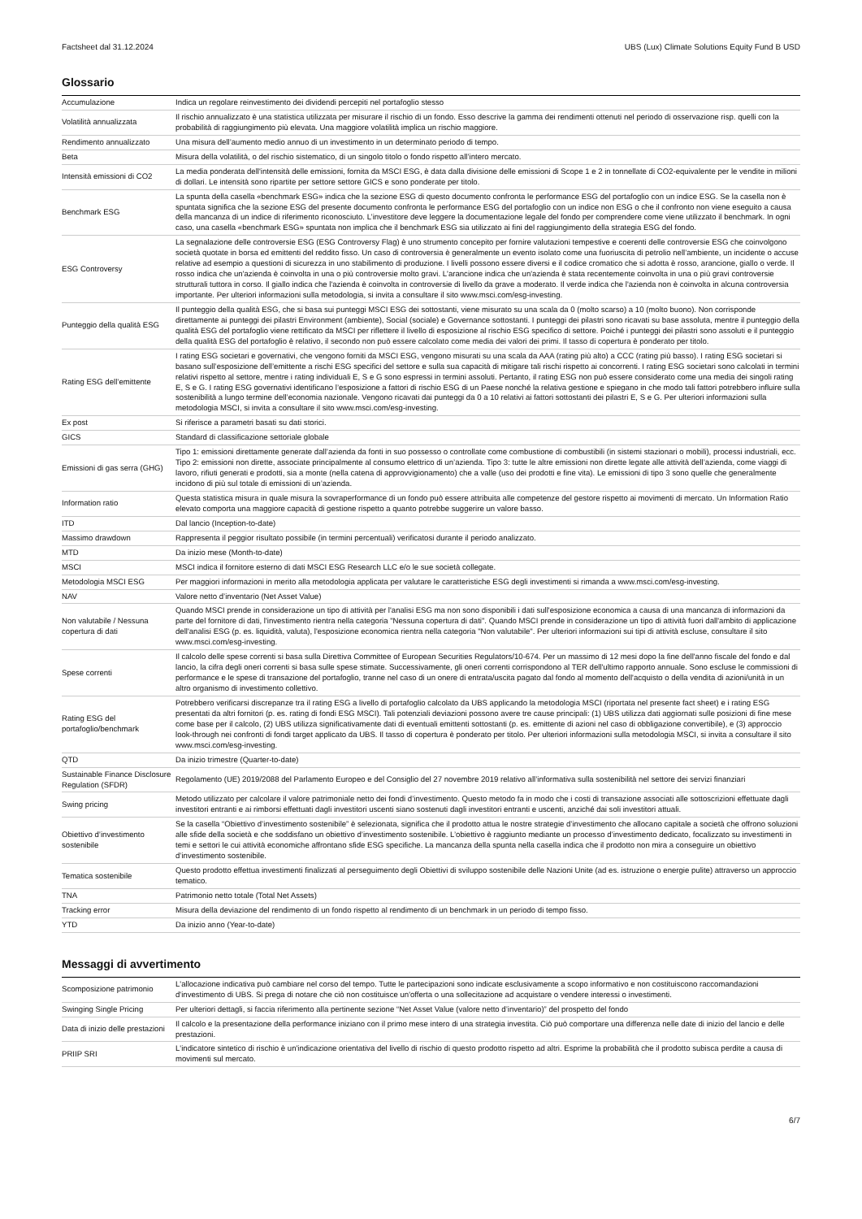Factsheet dal 31.12.2024 UBS (Lux) Climate Solutions Equity Fund B USD
Glossario
| Accumulazione | Indica un regolare reinvestimento dei dividendi percepiti nel portafoglio stesso |
| Volatilità annualizzata | Il rischio annualizzato è una statistica utilizzata per misurare il rischio di un fondo. Esso descrive la gamma dei rendimenti ottenuti nel periodo di osservazione risp. quelli con la probabilità di raggiungimento più elevata. Una maggiore volatilità implica un rischio maggiore. |
| Rendimento annualizzato | Una misura dell’aumento medio annuo di un investimento in un determinato periodo di tempo. |
| Beta | Misura della volatilità, o del rischio sistematico, di un singolo titolo o fondo rispetto all’intero mercato. |
| Intensità emissioni di CO2 | La media ponderata dell'intensità delle emissioni, fornita da MSCI ESG, è data dalla divisione delle emissioni di Scope 1 e 2 in tonnellate di CO2-equivalente per le vendite in milioni di dollari. Le intensità sono ripartite per settore settore GICS e sono ponderate per titolo. |
| Benchmark ESG | La spunta della casella «benchmark ESG» indica che la sezione ESG di questo documento confronta le performance ESG del portafoglio con un indice ESG. Se la casella non è spuntata significa che la sezione ESG del presente documento confronta le performance ESG del portafoglio con un indice non ESG o che il confronto non viene eseguito a causa della mancanza di un indice di riferimento riconosciuto. L’investitore deve leggere la documentazione legale del fondo per comprendere come viene utilizzato il benchmark. In ogni caso, una casella «benchmark ESG» spuntata non implica che il benchmark ESG sia utilizzato ai fini del raggiungimento della strategia ESG del fondo. |
| ESG Controversy | La segnalazione delle controversie ESG (ESG Controversy Flag) è uno strumento concepito per fornire valutazioni tempestive e coerenti delle controversie ESG che coinvolgono società quotate in borsa ed emittenti del reddito fisso. Un caso di controversia è generalmente un evento isolato come una fuoriuscita di petrolio nell’ambiente, un incidente o accuse relative ad esempio a questioni di sicurezza in uno stabilimento di produzione. I livelli possono essere diversi e il codice cromatico che si adotta è rosso, arancione, giallo o verde. Il rosso indica che un'azienda è coinvolta in una o più controversie molto gravi. L'arancione indica che un'azienda è stata recentemente coinvolta in una o più gravi controversie strutturali tuttora in corso. Il giallo indica che l'azienda è coinvolta in controversie di livello da grave a moderato. Il verde indica che l'azienda non è coinvolta in alcuna controversia importante. Per ulteriori informazioni sulla metodologia, si invita a consultare il sito www.msci.com/esg-investing. |
| Punteggio della qualità ESG | Il punteggio della qualità ESG, che si basa sui punteggi MSCI ESG dei sottostanti, viene misurato su una scala da 0 (molto scarso) a 10 (molto buono). Non corrisponde direttamente ai punteggi dei pilastri Environment (ambiente), Social (sociale) e Governance sottostanti. I punteggi dei pilastri sono ricavati su base assoluta, mentre il punteggio della qualità ESG del portafoglio viene rettificato da MSCI per riflettere il livello di esposizione al rischio ESG specifico di settore. Poiché i punteggi dei pilastri sono assoluti e il punteggio della qualità ESG del portafoglio è relativo, il secondo non può essere calcolato come media dei valori dei primi. Il tasso di copertura è ponderato per titolo. |
| Rating ESG dell’emittente | I rating ESG societari e governativi, che vengono forniti da MSCI ESG, vengono misurati su una scala da AAA (rating più alto) a CCC (rating più basso). I rating ESG societari si basano sull’esposizione dell’emittente a rischi ESG specifici del settore e sulla sua capacità di mitigare tali rischi rispetto ai concorrenti. I rating ESG societari sono calcolati in termini relativi rispetto al settore, mentre i rating individuali E, S e G sono espressi in termini assoluti. Pertanto, il rating ESG non può essere considerato come una media dei singoli rating E, S e G. I rating ESG governativi identificano l’esposizione a fattori di rischio ESG di un Paese nonché la relativa gestione e spiegano in che modo tali fattori potrebbero influire sulla sostenibilità a lungo termine dell’economia nazionale. Vengono ricavati dai punteggi da 0 a 10 relativi ai fattori sottostanti dei pilastri E, S e G. Per ulteriori informazioni sulla metodologia MSCI, si invita a consultare il sito www.msci.com/esg-investing. |
| Ex post | Si riferisce a parametri basati su dati storici. |
| GICS | Standard di classificazione settoriale globale |
| Emissioni di gas serra (GHG) | Tipo 1: emissioni direttamente generate dall’azienda da fonti in suo possesso o controllate come combustione di combustibili (in sistemi stazionari o mobili), processi industriali, ecc. Tipo 2: emissioni non dirette, associate principalmente al consumo elettrico di un’azienda. Tipo 3: tutte le altre emissioni non dirette legate alle attività dell’azienda, come viaggi di lavoro, rifiuti generati e prodotti, sia a monte (nella catena di approvvigionamento) che a valle (uso dei prodotti e fine vita). Le emissioni di tipo 3 sono quelle che generalmente incidono di più sul totale di emissioni di un’azienda. |
| Information ratio | Questa statistica misura in quale misura la sovraperformance di un fondo può essere attribuita alle competenze del gestore rispetto ai movimenti di mercato. Un Information Ratio elevato comporta una maggiore capacità di gestione rispetto a quanto potrebbe suggerire un valore basso. |
| ITD | Dal lancio (Inception-to-date) |
| Massimo drawdown | Rappresenta il peggior risultato possibile (in termini percentuali) verificatosi durante il periodo analizzato. |
| MTD | Da inizio mese (Month-to-date) |
| MSCI | MSCI indica il fornitore esterno di dati MSCI ESG Research LLC e/o le sue società collegate. |
| Metodologia MSCI ESG | Per maggiori informazioni in merito alla metodologia applicata per valutare le caratteristiche ESG degli investimenti si rimanda a www.msci.com/esg-investing. |
| NAV | Valore netto d’inventario (Net Asset Value) |
| Non valutabile / Nessuna copertura di dati | Quando MSCI prende in considerazione un tipo di attività per l'analisi ESG ma non sono disponibili i dati sull'esposizione economica a causa di una mancanza di informazioni da parte del fornitore di dati, l'investimento rientra nella categoria "Nessuna copertura di dati". Quando MSCI prende in considerazione un tipo di attività fuori dall'ambito di applicazione dell'analisi ESG (p. es. liquidità, valuta), l'esposizione economica rientra nella categoria "Non valutabile". Per ulteriori informazioni sui tipi di attività escluse, consultare il sito www.msci.com/esg-investing. |
| Spese correnti | Il calcolo delle spese correnti si basa sulla Direttiva Committee of European Securities Regulators/10-674. Per un massimo di 12 mesi dopo la fine dell'anno fiscale del fondo e dal lancio, la cifra degli oneri correnti si basa sulle spese stimate. Successivamente, gli oneri correnti corrispondono al TER dell'ultimo rapporto annuale. Sono escluse le commissioni di performance e le spese di transazione del portafoglio, tranne nel caso di un onere di entrata/uscita pagato dal fondo al momento dell'acquisto o della vendita di azioni/unità in un altro organismo di investimento collettivo. |
| Rating ESG del portafoglio/benchmark | Potrebbero verificarsi discrepanze tra il rating ESG a livello di portafoglio calcolato da UBS applicando la metodologia MSCI (riportata nel presente fact sheet) e i rating ESG presentati da altri fornitori (p. es. rating di fondi ESG MSCI). Tali potenziali deviazioni possono avere tre cause principali: (1) UBS utilizza dati aggiornati sulle posizioni di fine mese come base per il calcolo, (2) UBS utilizza significativamente dati di eventuali emittenti sottostanti (p. es. emittente di azioni nel caso di obbligazione convertibile), e (3) approccio look-through nei confronti di fondi target applicato da UBS. Il tasso di copertura è ponderato per titolo. Per ulteriori informazioni sulla metodologia MSCI, si invita a consultare il sito www.msci.com/esg-investing. |
| QTD | Da inizio trimestre (Quarter-to-date) |
| Sustainable Finance Disclosure Regulation (SFDR) | Regolamento (UE) 2019/2088 del Parlamento Europeo e del Consiglio del 27 novembre 2019 relativo all’informativa sulla sostenibilità nel settore dei servizi finanziari |
| Swing pricing | Metodo utilizzato per calcolare il valore patrimoniale netto dei fondi d’investimento. Questo metodo fa in modo che i costi di transazione associati alle sottoscrizioni effettuate dagli investitori entranti e ai rimborsi effettuati dagli investitori uscenti siano sostenuti dagli investitori entranti e uscenti, anziché dai soli investitori attuali. |
| Obiettivo d’investimento sostenibile | Se la casella “Obiettivo d’investimento sostenibile” è selezionata, significa che il prodotto attua le nostre strategie d’investimento che allocano capitale a società che offrono soluzioni alle sfide della società e che soddisfano un obiettivo d’investimento sostenibile. L’obiettivo è raggiunto mediante un processo d’investimento dedicato, focalizzato su investimenti in temi e settori le cui attività economiche affrontano sfide ESG specifiche. La mancanza della spunta nella casella indica che il prodotto non mira a conseguire un obiettivo d’investimento sostenibile. |
| Tematica sostenibile | Questo prodotto effettua investimenti finalizzati al perseguimento degli Obiettivi di sviluppo sostenibile delle Nazioni Unite (ad es. istruzione o energie pulite) attraverso un approccio tematico. |
| TNA | Patrimonio netto totale (Total Net Assets) |
| Tracking error | Misura della deviazione del rendimento di un fondo rispetto al rendimento di un benchmark in un periodo di tempo fisso. |
| YTD | Da inizio anno (Year-to-date) |
Messaggi di avvertimento
| Scomposizione patrimonio | L'allocazione indicativa può cambiare nel corso del tempo. Tutte le partecipazioni sono indicate esclusivamente a scopo informativo e non costituiscono raccomandazioni d'investimento di UBS. Si prega di notare che ciò non costituisce un'offerta o una sollecitazione ad acquistare o vendere interessi o investimenti. |
| Swinging Single Pricing | Per ulteriori dettagli, si faccia riferimento alla pertinente sezione “Net Asset Value (valore netto d’inventario)” del prospetto del fondo |
| Data di inizio delle prestazioni | Il calcolo e la presentazione della performance iniziano con il primo mese intero di una strategia investita. Ciò può comportare una differenza nelle date di inizio del lancio e delle prestazioni. |
| PRIIP SRI | L'indicatore sintetico di rischio è un'indicazione orientativa del livello di rischio di questo prodotto rispetto ad altri. Esprime la probabilità che il prodotto subisca perdite a causa di movimenti sul mercato. |
6/7